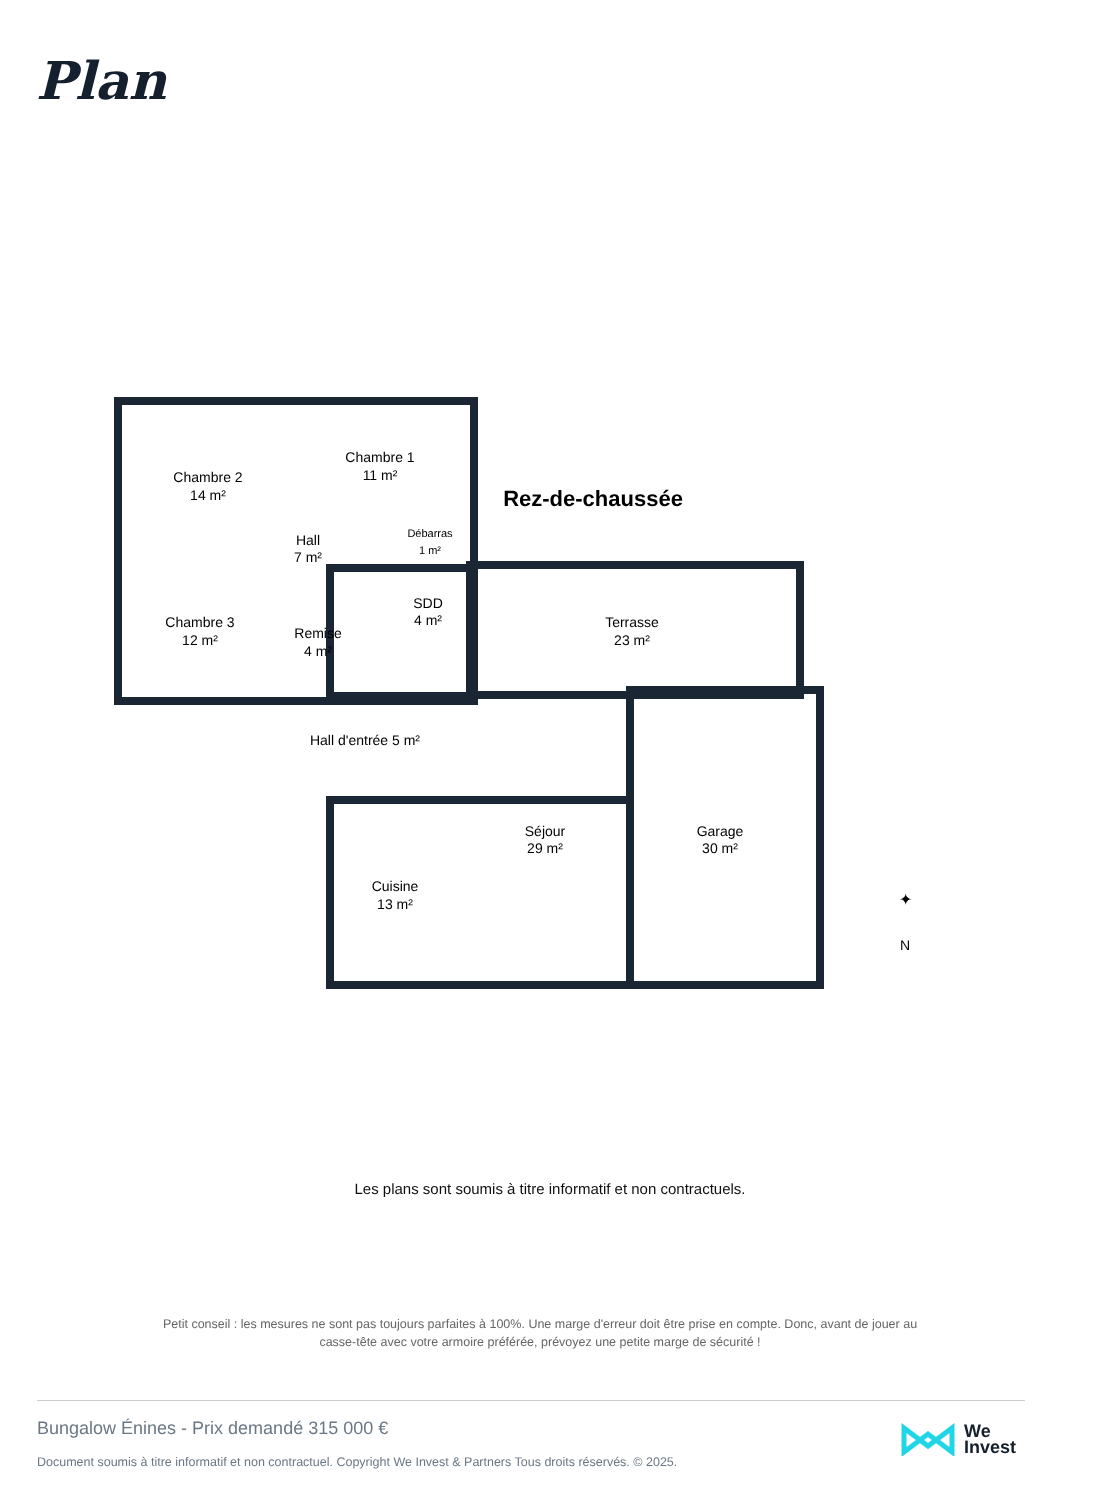Plan
Chambre 2
14 m²
Chambre 1
11 m²
Hall
7 m²
Débarras
1 m²
Chambre 3
12 m²
Remise
4 m²
SDD
4 m²
Terrasse
23 m²
Hall d'entrée 5 m²
Séjour
29 m²
Garage
30 m²
Cuisine
13 m²
Rez-de-chaussée
N
✦
Les plans sont soumis à titre informatif et non contractuels.
Petit conseil : les mesures ne sont pas toujours parfaites à 100%. Une marge d'erreur doit être prise en compte. Donc, avant de jouer au casse-tête avec votre armoire préférée, prévoyez une petite marge de sécurité !
Bungalow Énines - Prix demandé 315 000 €
Document soumis à titre informatif et non contractuel. Copyright We Invest & Partners Tous droits réservés. © 2025.
We
Invest